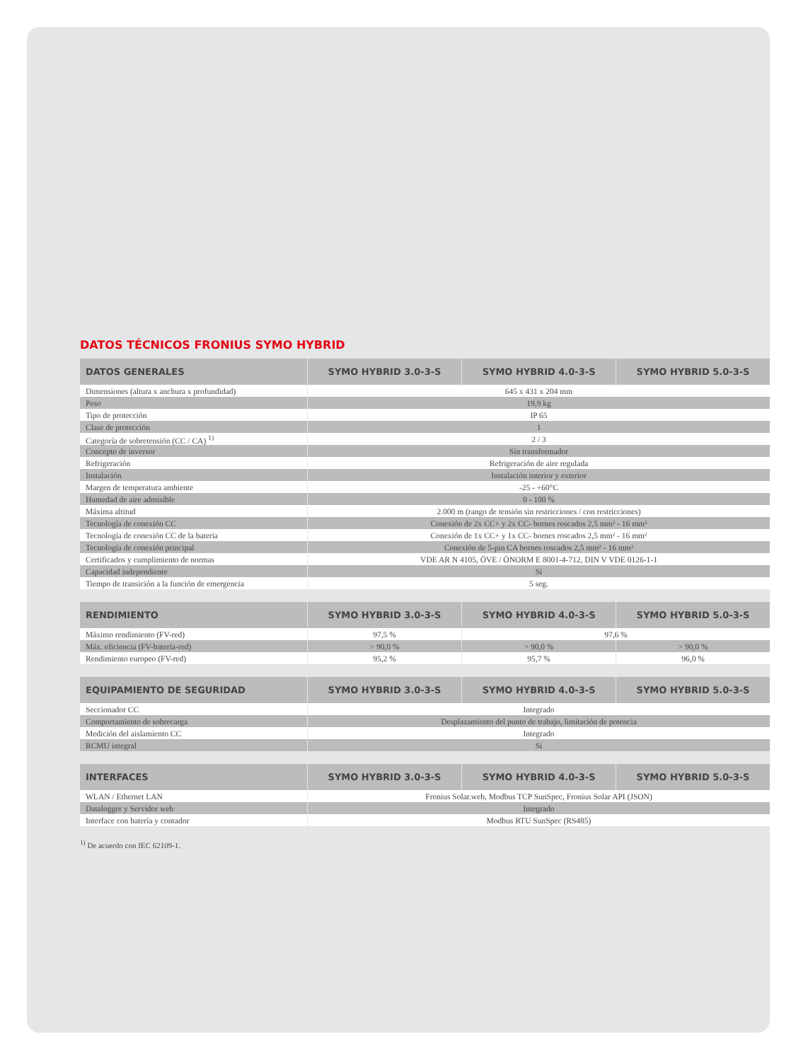DATOS TÉCNICOS FRONIUS SYMO HYBRID
| DATOS GENERALES | SYMO HYBRID 3.0-3-S | SYMO HYBRID 4.0-3-S | SYMO HYBRID 5.0-3-S |
| --- | --- | --- | --- |
| Dimensiones (altura x anchura x profundidad) | 645 x 431 x 204 mm | | |
| Peso | 19,9 kg | | |
| Tipo de protección | IP 65 | | |
| Clase de protección | 1 | | |
| Categoría de sobretensión (CC / CA) <sup>1)</sup> | 2 / 3 | | |
| Concepto de inversor | Sin transformador | | |
| Refrigeración | Refrigeración de aire regulada | | |
| Instalación | Instalación interior y exterior | | |
| Margen de temperatura ambiente | -25 - +60°C | | |
| Humedad de aire admisible | 0 - 100 % | | |
| Máxima altitud | 2.000 m (rango de tensión sin restricciones / con restricciones) | | |
| Tecnología de conexión CC | Conexión de 2x CC+ y 2x CC- bornes roscados 2,5 mm² - 16 mm² | | |
| Tecnología de conexión CC de la batería | Conexión de 1x CC+ y 1x CC- bornes roscados 2,5 mm² - 16 mm² | | |
| Tecnología de conexión principal | Conexión de 5-pin CA bornes roscados 2,5 mm² - 16 mm² | | |
| Certificados y cumplimiento de normas | VDE AR N 4105, ÖVE / ÖNORM E 8001-4-712, DIN V VDE 0126-1-1 | | |
| Capacidad independiente | Si | | |
| Tiempo de transición a la función de emergencia | 5 seg. | | |
| RENDIMIENTO | SYMO HYBRID 3.0-3-S | SYMO HYBRID 4.0-3-S | SYMO HYBRID 5.0-3-S |
| --- | --- | --- | --- |
| Máximo rendimiento (FV-red) | 97,5 % | 97,6 % | |
| Máx. eficiencia (FV-batería-red) | > 90,0 % | > 90,0 % | > 90,0 % |
| Rendimiento europeo (FV-red) | 95,2 % | 95,7 % | 96,0 % |
| EQUIPAMIENTO DE SEGURIDAD | SYMO HYBRID 3.0-3-S | SYMO HYBRID 4.0-3-S | SYMO HYBRID 5.0-3-S |
| --- | --- | --- | --- |
| Seccionador CC | Integrado | | |
| Comportamiento de sobrecarga | Desplazamiento del punto de trabajo, limitación de potencia | | |
| Medición del aislamiento CC | Integrado | | |
| RCMU integral | Si | | |
| INTERFACES | SYMO HYBRID 3.0-3-S | SYMO HYBRID 4.0-3-S | SYMO HYBRID 5.0-3-S |
| --- | --- | --- | --- |
| WLAN / Ethernet LAN | Fronius Solar.web, Modbus TCP SunSpec, Fronius Solar API (JSON) | | |
| Datalogger y Servidor web | Integrado | | |
| Interface con batería y contador | Modbus RTU SunSpec (RS485) | | |
<sup>1)</sup> De acuerdo con IEC 62109-1.